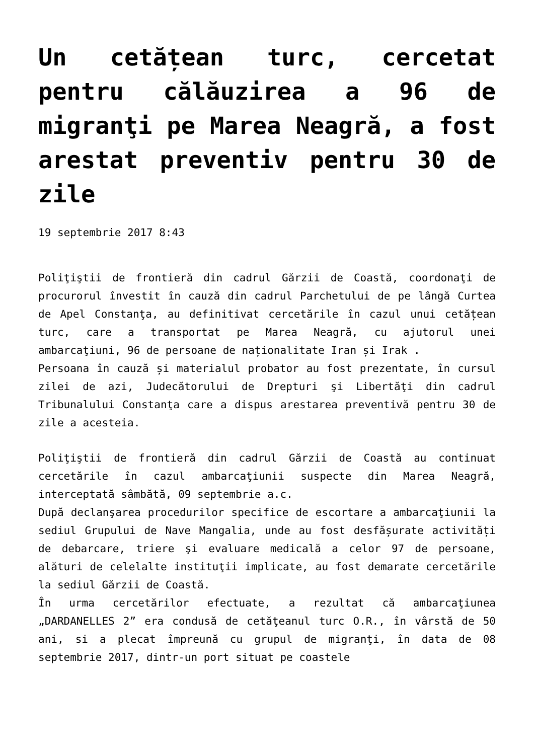Un cetățean turc, cercetat pentru călăuzirea a 96 de migranţi pe Marea Neagră, a fost arestat preventiv pentru 30 de zile
19 septembrie 2017 8:43
Poliţiştii de frontieră din cadrul Gărzii de Coastă, coordonaţi de procurorul învestit în cauză din cadrul Parchetului de pe lângă Curtea de Apel Constanţa, au definitivat cercetările în cazul unui cetățean turc, care a transportat pe Marea Neagră, cu ajutorul unei ambarcaţiuni, 96 de persoane de naționalitate Iran și Irak .
Persoana în cauză și materialul probator au fost prezentate, în cursul zilei de azi, Judecătorului de Drepturi şi Libertăţi din cadrul Tribunalului Constanţa care a dispus arestarea preventivă pentru 30 de zile a acesteia.
Poliţiştii de frontieră din cadrul Gărzii de Coastă au continuat cercetările în cazul ambarcaţiunii suspecte din Marea Neagră, interceptată sâmbătă, 09 septembrie a.c.
După declanşarea procedurilor specifice de escortare a ambarcaţiunii la sediul Grupului de Nave Mangalia, unde au fost desfășurate activități de debarcare, triere şi evaluare medicală a celor 97 de persoane, alături de celelalte instituţii implicate, au fost demarate cercetările la sediul Gărzii de Coastă.
În urma cercetărilor efectuate, a rezultat că ambarcaţiunea „DARDANELLES 2” era condusă de cetăţeanul turc O.R., în vârstă de 50 ani, si a plecat împreună cu grupul de migranţi, în data de 08 septembrie 2017, dintr-un port situat pe coastele